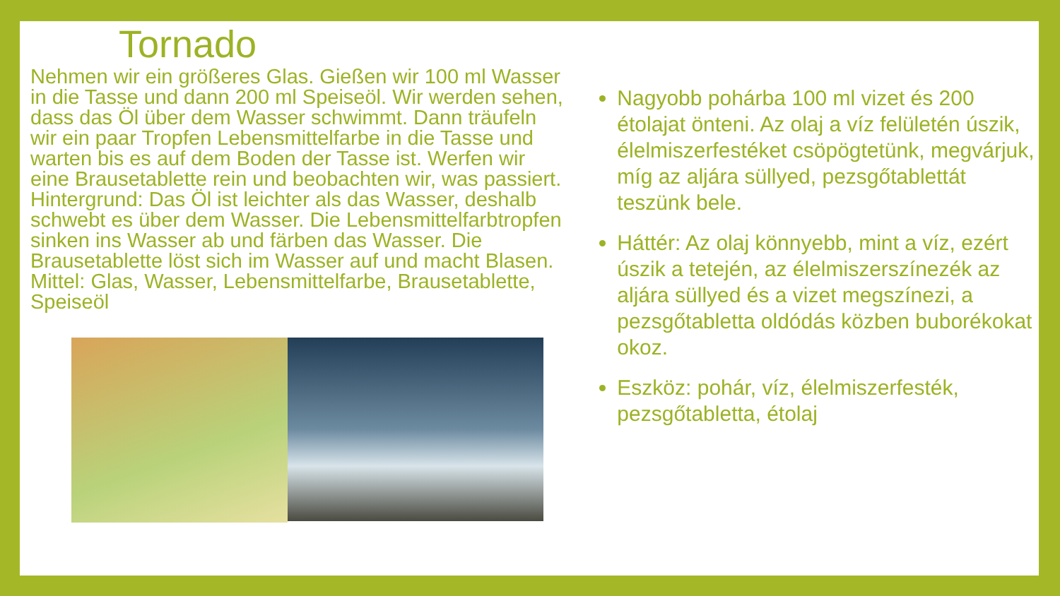Tornado
Nehmen wir ein größeres Glas. Gießen wir 100 ml Wasser in die Tasse und dann 200 ml Speiseöl. Wir werden sehen, dass das Öl über dem Wasser schwimmt. Dann träufeln wir ein paar Tropfen Lebensmittelfarbe in die Tasse und warten bis es auf dem Boden der Tasse ist. Werfen wir eine Brausetablette rein und beobachten wir, was passiert.
Hintergrund: Das Öl ist leichter als das Wasser, deshalb schwebt es über dem Wasser. Die Lebensmittelfarbtropfen sinken ins Wasser ab und färben das Wasser. Die Brausetablette löst sich im Wasser auf und macht Blasen.
Mittel: Glas, Wasser, Lebensmittelfarbe, Brausetablette, Speiseöl
Nagyobb pohárba 100 ml vizet és 200 étolajat önteni. Az olaj a víz felületén úszik, élelmiszerfestéket csöpögtetünk, megvárjuk, míg az aljára süllyed, pezsgőtablettát teszünk bele.
Háttér: Az olaj könnyebb, mint a víz, ezért úszik a tetején, az élelmiszerszínezék az aljára süllyed és a vizet megszínezi, a pezsgőtabletta oldódás közben buborékokat okoz.
Eszköz: pohár, víz, élelmiszerfesték, pezsgőtabletta, étolaj